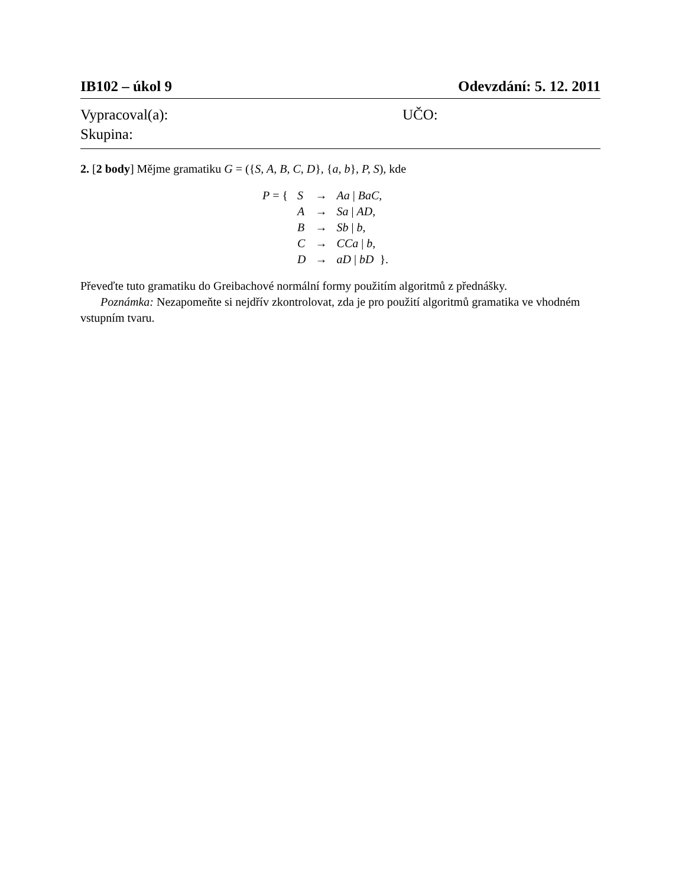IB102 – úkol 9 Odevzdání: 5. 12. 2011
Vypracoval(a): UČO:
Skupina:
2. [2 body] Mějme gramatiku G = ({S, A, B, C, D}, {a, b}, P, S), kde
| P = { | S | → | Aa / BaC , |
| | A | → | Sa / AD , |
| | B | → | Sb / b , |
| | C | → | CCa / b , |
| | D | → | aD / bD }. |
Převeďte tuto gramatiku do Greibachové normální formy použitím algoritmů z přednášky.
Poznámka: Nezapomeňte si nejdřív zkontrolovat, zda je pro použití algoritmů gramatika ve vhodném vstupním tvaru.